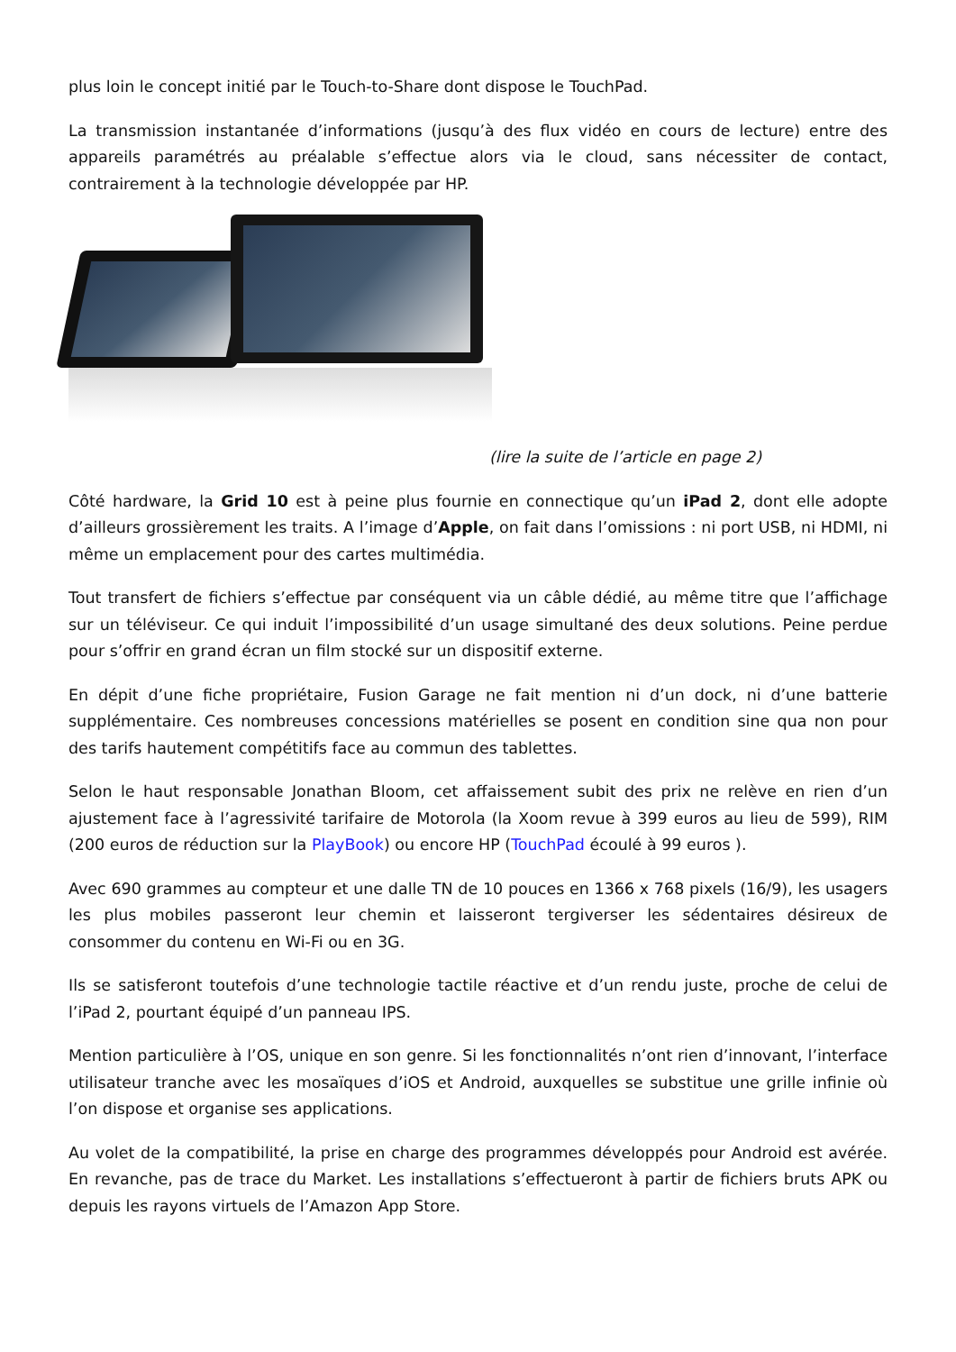plus loin le concept initié par le Touch-to-Share dont dispose le TouchPad.
La transmission instantanée d’informations (jusqu’à des flux vidéo en cours de lecture) entre des appareils paramétrés au préalable s’effectue alors via le cloud, sans nécessiter de contact, contrairement à la technologie développée par HP.
(lire la suite de l’article en page 2)
Côté hardware, la Grid 10 est à peine plus fournie en connectique qu’un iPad 2, dont elle adopte d’ailleurs grossièrement les traits. A l’image d’Apple, on fait dans l’omissions : ni port USB, ni HDMI, ni même un emplacement pour des cartes multimédia.
Tout transfert de fichiers s’effectue par conséquent via un câble dédié, au même titre que l’affichage sur un téléviseur. Ce qui induit l’impossibilité d’un usage simultané des deux solutions. Peine perdue pour s’offrir en grand écran un film stocké sur un dispositif externe.
En dépit d’une fiche propriétaire, Fusion Garage ne fait mention ni d’un dock, ni d’une batterie supplémentaire. Ces nombreuses concessions matérielles se posent en condition sine qua non pour des tarifs hautement compétitifs face au commun des tablettes.
Selon le haut responsable Jonathan Bloom, cet affaissement subit des prix ne relève en rien d’un ajustement face à l’agressivité tarifaire de Motorola (la Xoom revue à 399 euros au lieu de 599), RIM (200 euros de réduction sur la PlayBook) ou encore HP (TouchPad écoulé à 99 euros ).
Avec 690 grammes au compteur et une dalle TN de 10 pouces en 1366 x 768 pixels (16/9), les usagers les plus mobiles passeront leur chemin et laisseront tergiverser les sédentaires désireux de consommer du contenu en Wi-Fi ou en 3G.
Ils se satisferont toutefois d’une technologie tactile réactive et d’un rendu juste, proche de celui de l’iPad 2, pourtant équipé d’un panneau IPS.
Mention particulière à l’OS, unique en son genre. Si les fonctionnalités n’ont rien d’innovant, l’interface utilisateur tranche avec les mosaïques d’iOS et Android, auxquelles se substitue une grille infinie où l’on dispose et organise ses applications.
Au volet de la compatibilité, la prise en charge des programmes développés pour Android est avérée. En revanche, pas de trace du Market. Les installations s’effectueront à partir de fichiers bruts APK ou depuis les rayons virtuels de l’Amazon App Store.